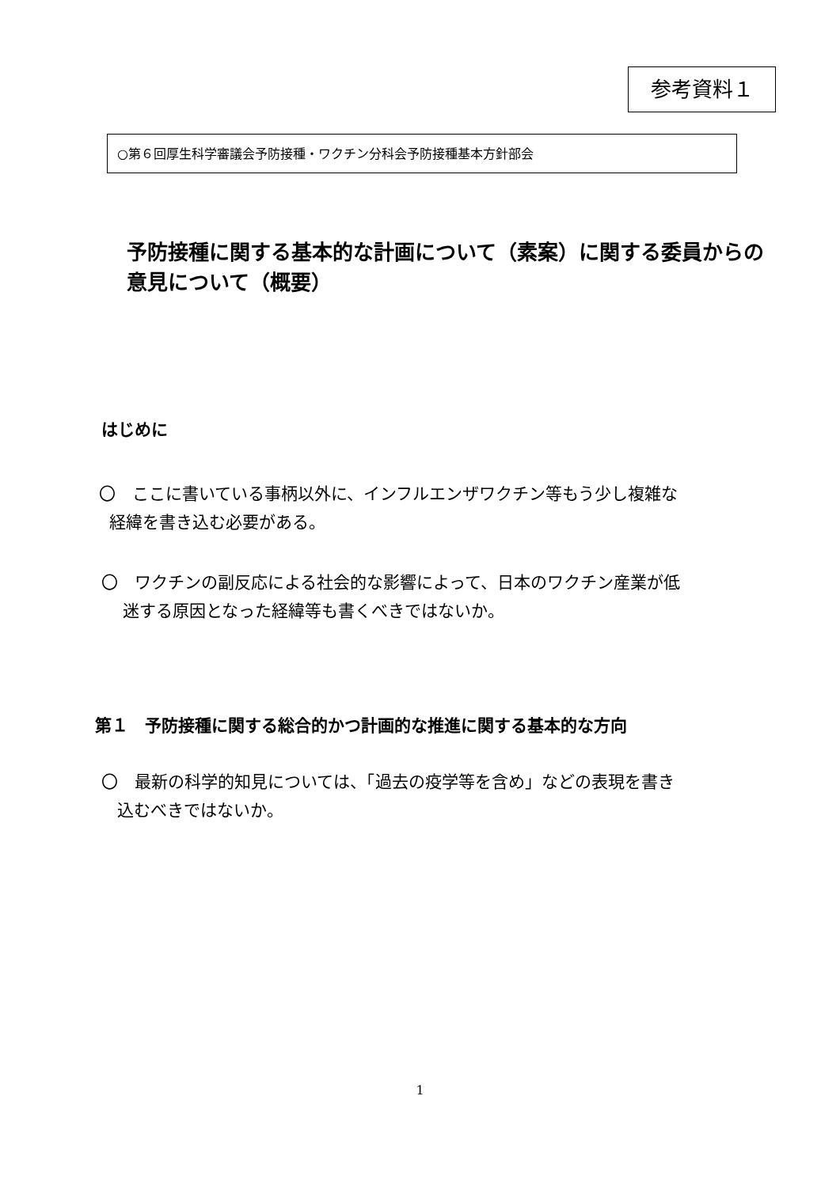参考資料１
○第６回厚生科学審議会予防接種・ワクチン分科会予防接種基本方針部会
予防接種に関する基本的な計画について（素案）に関する委員からの意見について（概要）
はじめに
〇　ここに書いている事柄以外に、インフルエンザワクチン等もう少し複雑な
経緯を書き込む必要がある。
〇　ワクチンの副反応による社会的な影響によって、日本のワクチン産業が低
迷する原因となった経緯等も書くべきではないか。
第１　予防接種に関する総合的かつ計画的な推進に関する基本的な方向
〇　最新の科学的知見については、「過去の疫学等を含め」などの表現を書き
込むべきではないか。
1